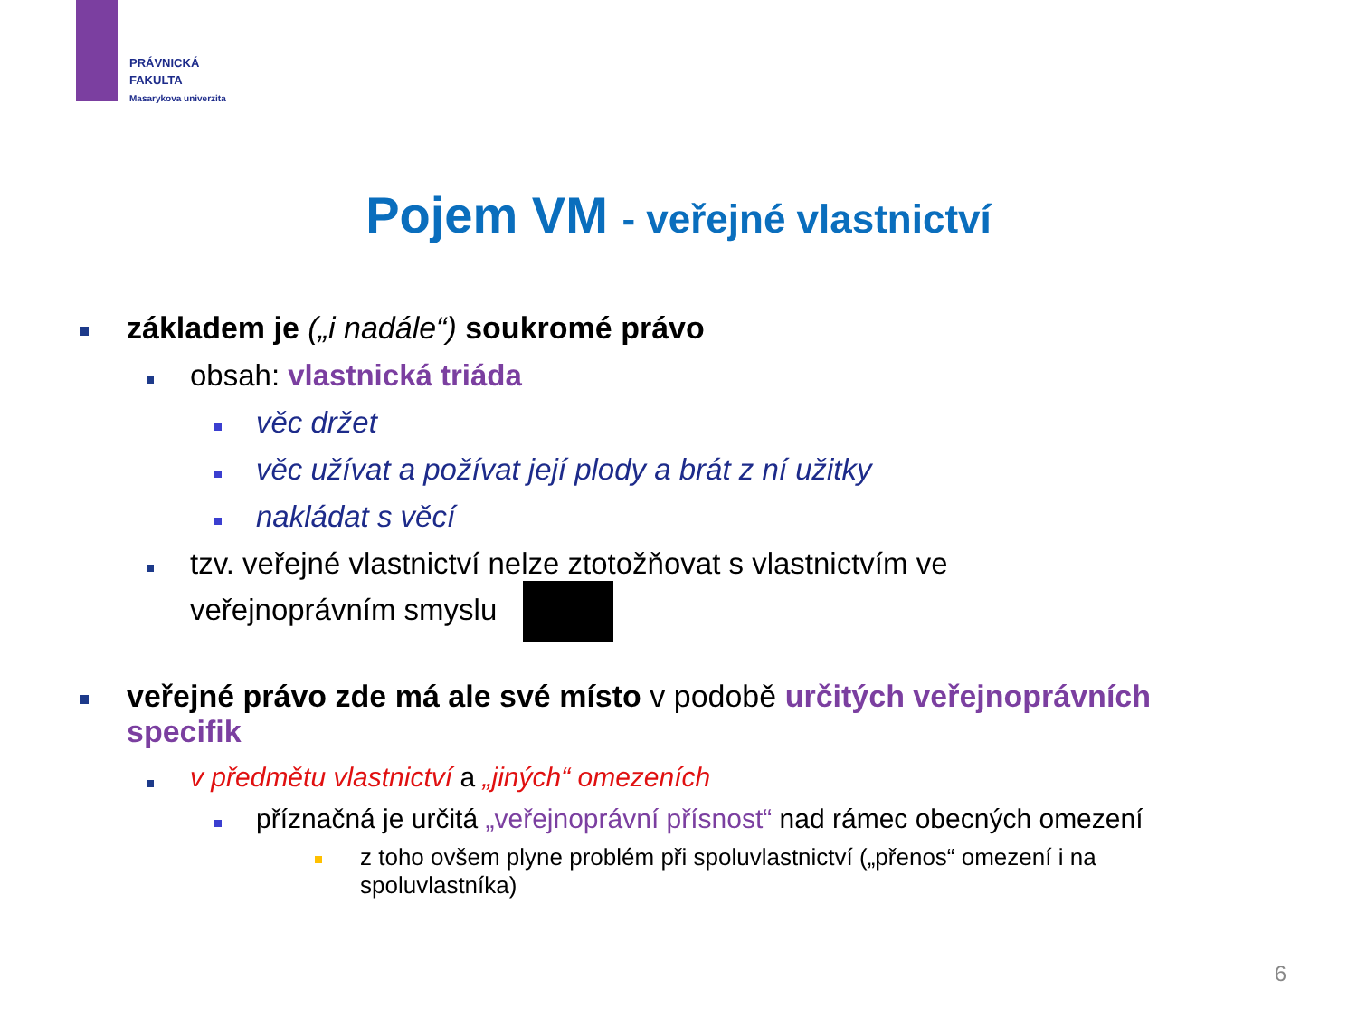PRÁVNICKÁ
FAKULTA
Masarykova univerzita
Pojem VM - veřejné vlastnictví
základem je („i nadále“) soukromé právo
obsah: vlastnická triáda
věc držet
věc užívat a požívat její plody a brát z ní užitky
nakládat s věcí
tzv. veřejné vlastnictví nelze ztotožňovat s vlastnictvím ve veřejnoprávním smyslu
veřejné právo zde má ale své místo v podobě určitých veřejnoprávních specifik
v předmětu vlastnictví a „jiných“ omezeních
příznačná je určitá „veřejnoprávní přísnost“ nad rámec obecných omezení
z toho ovšem plyne problém při spoluvlastnictví („přenos“ omezení i na spoluvlastníka)
6